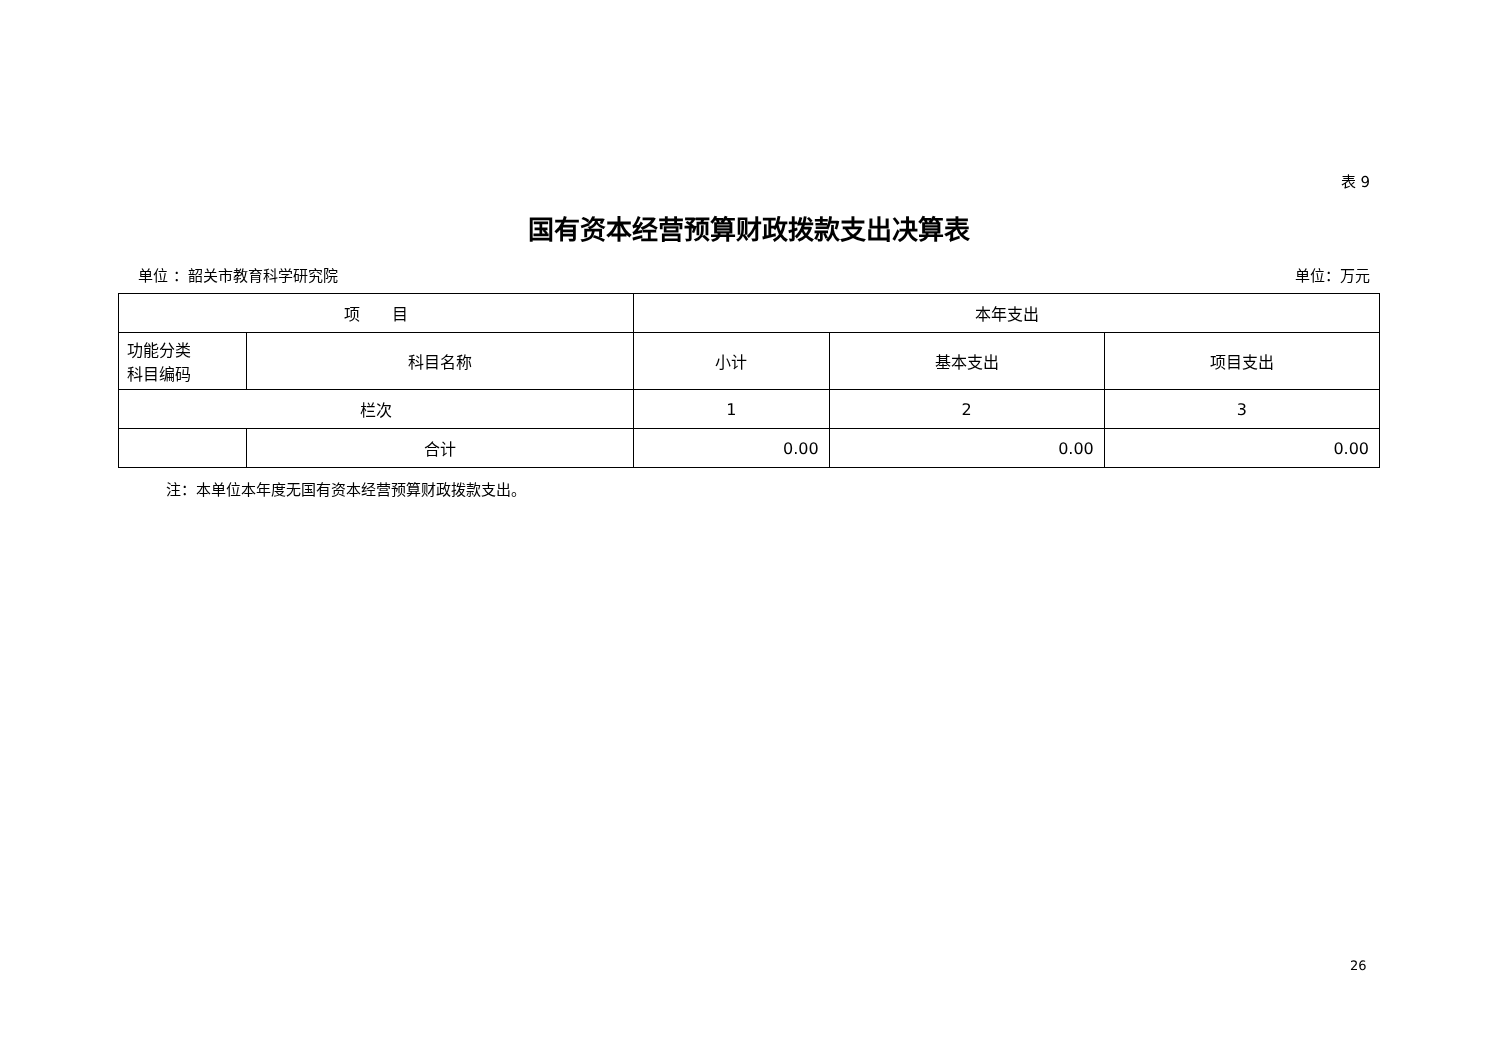表 9
国有资本经营预算财政拨款支出决算表
单位 ：韶关市教育科学研究院 单位：万元
| 项 目 | | 本年支出 | | |
| --- | --- | --- | --- | --- |
| 功能分类 科目编码 | 科目名称 | 小计 | 基本支出 | 项目支出 |
| 栏次 | | 1 | 2 | 3 |
| | 合计 | 0.00 | 0.00 | 0.00 |
注：本单位本年度无国有资本经营预算财政拨款支出。
26